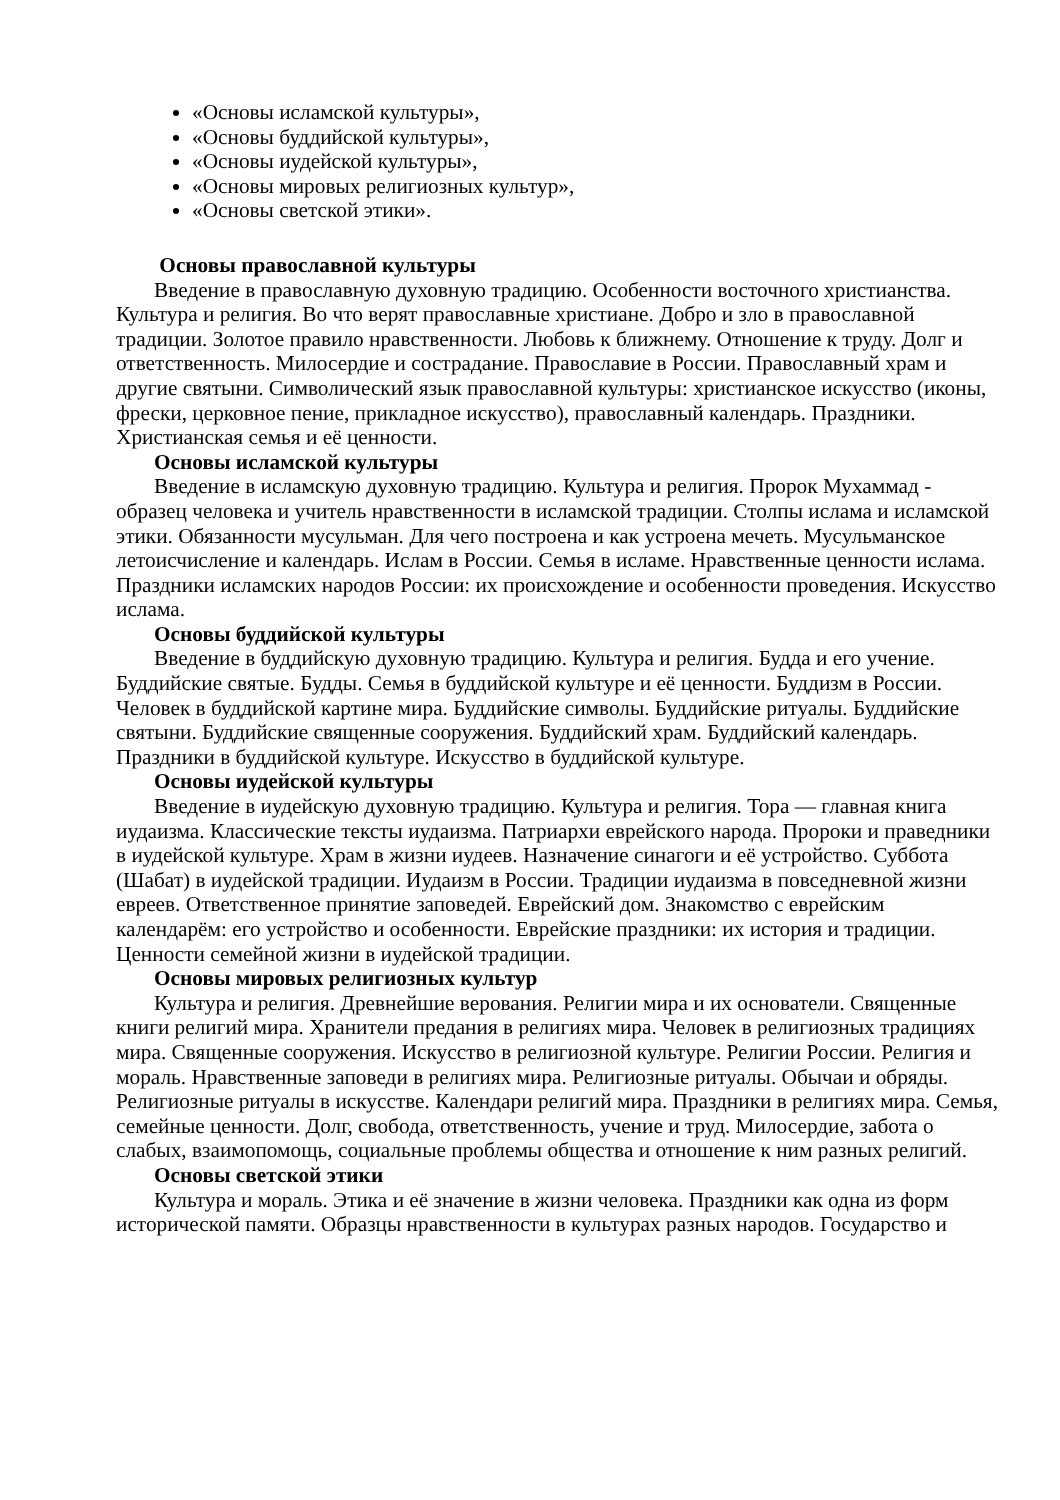«Основы исламской культуры»,
«Основы буддийской культуры»,
«Основы иудейской культуры»,
«Основы мировых религиозных культур»,
«Основы светской этики».
Основы православной культуры
Введение в православную духовную традицию. Особенности восточного христианства. Культура и религия. Во что верят православные христиане. Добро и зло в православной традиции. Золотое правило нравственности. Любовь к ближнему. Отношение к труду. Долг и ответственность. Милосердие и сострадание. Православие в России. Православный храм и другие святыни. Символический язык православной культуры: христианское искусство (иконы, фрески, церковное пение, прикладное искусство), православный календарь. Праздники. Христианская семья и её ценности.
Основы исламской культуры
Введение в исламскую духовную традицию. Культура и религия. Пророк Мухаммад - образец человека и учитель нравственности в исламской традиции. Столпы ислама и исламской этики. Обязанности мусульман. Для чего построена и как устроена мечеть. Мусульманское летоисчисление и календарь. Ислам в России. Семья в исламе. Нравственные ценности ислама. Праздники исламских народов России: их происхождение и особенности проведения. Искусство ислама.
Основы буддийской культуры
Введение в буддийскую духовную традицию. Культура и религия. Будда и его учение. Буддийские святые. Будды. Семья в буддийской культуре и её ценности. Буддизм в России. Человек в буддийской картине мира. Буддийские символы. Буддийские ритуалы. Буддийские святыни. Буддийские священные сооружения. Буддийский храм. Буддийский календарь. Праздники в буддийской культуре. Искусство в буддийской культуре.
Основы иудейской культуры
Введение в иудейскую духовную традицию. Культура и религия. Тора — главная книга иудаизма. Классические тексты иудаизма. Патриархи еврейского народа. Пророки и праведники в иудейской культуре. Храм в жизни иудеев. Назначение синагоги и её устройство. Суббота (Шабат) в иудейской традиции. Иудаизм в России. Традиции иудаизма в повседневной жизни евреев. Ответственное принятие заповедей. Еврейский дом. Знакомство с еврейским календарём: его устройство и особенности. Еврейские праздники: их история и традиции. Ценности семейной жизни в иудейской традиции.
Основы мировых религиозных культур
Культура и религия. Древнейшие верования. Религии мира и их основатели. Священные книги религий мира. Хранители предания в религиях мира. Человек в религиозных традициях мира. Священные сооружения. Искусство в религиозной культуре. Религии России. Религия и мораль. Нравственные заповеди в религиях мира. Религиозные ритуалы. Обычаи и обряды. Религиозные ритуалы в искусстве. Календари религий мира. Праздники в религиях мира. Семья, семейные ценности. Долг, свобода, ответственность, учение и труд. Милосердие, забота о слабых, взаимопомощь, социальные проблемы общества и отношение к ним разных религий.
Основы светской этики
Культура и мораль. Этика и её значение в жизни человека. Праздники как одна из форм исторической памяти. Образцы нравственности в культурах разных народов. Государство и